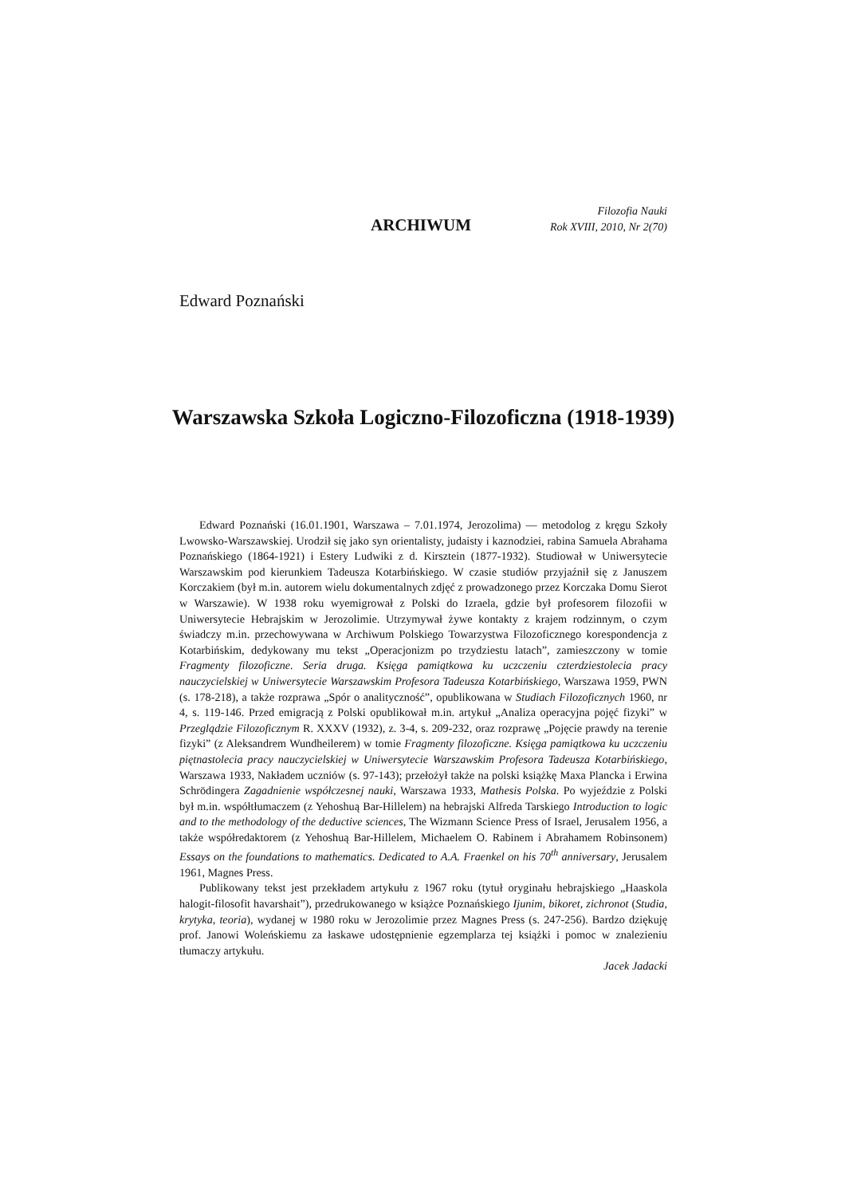ARCHIWUM
Filozofia Nauki
Rok XVIII, 2010, Nr 2(70)
Edward Poznański
Warszawska Szkoła Logiczno-Filozoficzna (1918-1939)
Edward Poznański (16.01.1901, Warszawa – 7.01.1974, Jerozolima) — metodolog z kręgu Szkoły Lwowsko-Warszawskiej. Urodził się jako syn orientalisty, judaisty i kaznodziei, rabina Samuela Abrahama Poznańskiego (1864-1921) i Estery Ludwiki z d. Kirsztein (1877-1932). Studiował w Uniwersytecie Warszawskim pod kierunkiem Tadeusza Kotarbińskiego. W czasie studiów przyjaźnił się z Januszem Korczakiem (był m.in. autorem wielu dokumentalnych zdjęć z prowadzonego przez Korczaka Domu Sierot w Warszawie). W 1938 roku wyemigrował z Polski do Izraela, gdzie był profesorem filozofii w Uniwersytecie Hebrajskim w Jerozolimie. Utrzymywał żywe kontakty z krajem rodzinnym, o czym świadczy m.in. przechowywana w Archiwum Polskiego Towarzystwa Filozoficznego korespondencja z Kotarbińskim, dedykowany mu tekst „Operacjonizm po trzydziestu latach”, zamieszczony w tomie Fragmenty filozoficzne. Seria druga. Księga pamiątkowa ku uczczeniu czterdziestolecia pracy nauczycielskiej w Uniwersytecie Warszawskim Profesora Tadeusza Kotarbińskiego, Warszawa 1959, PWN (s. 178-218), a także rozprawa „Spór o analityczność”, opublikowana w Studiach Filozoficznych 1960, nr 4, s. 119-146. Przed emigracją z Polski opublikował m.in. artykuł „Analiza operacyjna pojęć fizyki” w Przeglądzie Filozoficznym R. XXXV (1932), z. 3-4, s. 209-232, oraz rozprawę „Pojęcie prawdy na terenie fizyki” (z Aleksandrem Wundheilerem) w tomie Fragmenty filozoficzne. Księga pamiątkowa ku uczczeniu piętnastolecia pracy nauczycielskiej w Uniwersytecie Warszawskim Profesora Tadeusza Kotarbińskiego, Warszawa 1933, Nakładem uczniów (s. 97-143); przełożył także na polski książkę Maxa Plancka i Erwina Schrödingera Zagadnienie współczesnej nauki, Warszawa 1933, Mathesis Polska. Po wyjeździe z Polski był m.in. współtłumaczem (z Yehoshuą Bar-Hillelem) na hebrajski Alfreda Tarskiego Introduction to logic and to the methodology of the deductive sciences, The Wizmann Science Press of Israel, Jerusalem 1956, a także współredaktorem (z Yehoshuą Bar-Hillelem, Michaelem O. Rabinem i Abrahamem Robinsonem) Essays on the foundations to mathematics. Dedicated to A.A. Fraenkel on his 70<sup>th</sup> anniversary, Jerusalem 1961, Magnes Press.
Publikowany tekst jest przekładem artykułu z 1967 roku (tytuł oryginału hebrajskiego „Haaskola halogit-filosofit havarshait”), przedrukowanego w książce Poznańskiego Ijunim, bikoret, zichronot (Studia, krytyka, teoria), wydanej w 1980 roku w Jerozolimie przez Magnes Press (s. 247-256). Bardzo dziękuję prof. Janowi Woleńskiemu za łaskawe udostępnienie egzemplarza tej książki i pomoc w znalezieniu tłumaczy artykułu.
Jacek Jadacki